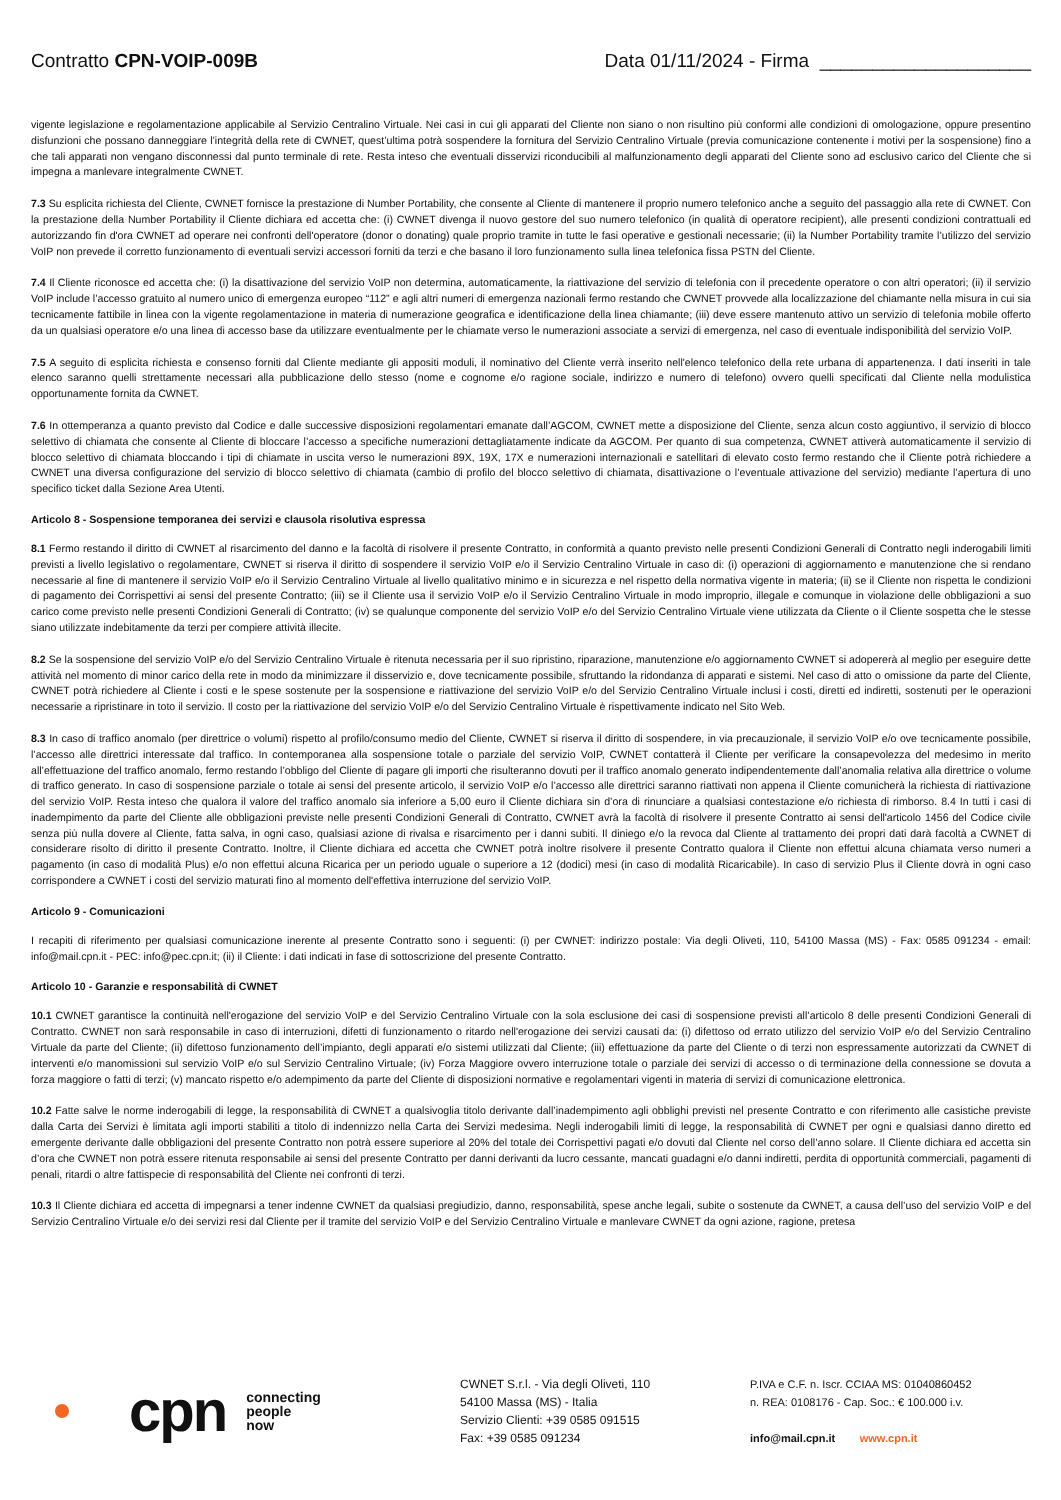Contratto CPN-VOIP-009B Data 01/11/2024 - Firma ____________________
vigente legislazione e regolamentazione applicabile al Servizio Centralino Virtuale. Nei casi in cui gli apparati del Cliente non siano o non risultino più conformi alle condizioni di omologazione, oppure presentino disfunzioni che possano danneggiare l’integrità della rete di CWNET, quest’ultima potrà sospendere la fornitura del Servizio Centralino Virtuale (previa comunicazione contenente i motivi per la sospensione) fino a che tali apparati non vengano disconnessi dal punto terminale di rete. Resta inteso che eventuali disservizi riconducibili al malfunzionamento degli apparati del Cliente sono ad esclusivo carico del Cliente che si impegna a manlevare integralmente CWNET.
7.3 Su esplicita richiesta del Cliente, CWNET fornisce la prestazione di Number Portability, che consente al Cliente di mantenere il proprio numero telefonico anche a seguito del passaggio alla rete di CWNET. Con la prestazione della Number Portability il Cliente dichiara ed accetta che: (i) CWNET divenga il nuovo gestore del suo numero telefonico (in qualità di operatore recipient), alle presenti condizioni contrattuali ed autorizzando fin d'ora CWNET ad operare nei confronti dell'operatore (donor o donating) quale proprio tramite in tutte le fasi operative e gestionali necessarie; (ii) la Number Portability tramite l’utilizzo del servizio VoIP non prevede il corretto funzionamento di eventuali servizi accessori forniti da terzi e che basano il loro funzionamento sulla linea telefonica fissa PSTN del Cliente.
7.4 Il Cliente riconosce ed accetta che: (i) la disattivazione del servizio VoIP non determina, automaticamente, la riattivazione del servizio di telefonia con il precedente operatore o con altri operatori; (ii) il servizio VoIP include l’accesso gratuito al numero unico di emergenza europeo “112” e agli altri numeri di emergenza nazionali fermo restando che CWNET provvede alla localizzazione del chiamante nella misura in cui sia tecnicamente fattibile in linea con la vigente regolamentazione in materia di numerazione geografica e identificazione della linea chiamante; (iii) deve essere mantenuto attivo un servizio di telefonia mobile offerto da un qualsiasi operatore e/o una linea di accesso base da utilizzare eventualmente per le chiamate verso le numerazioni associate a servizi di emergenza, nel caso di eventuale indisponibilità del servizio VoIP.
7.5 A seguito di esplicita richiesta e consenso forniti dal Cliente mediante gli appositi moduli, il nominativo del Cliente verrà inserito nell'elenco telefonico della rete urbana di appartenenza. I dati inseriti in tale elenco saranno quelli strettamente necessari alla pubblicazione dello stesso (nome e cognome e/o ragione sociale, indirizzo e numero di telefono) ovvero quelli specificati dal Cliente nella modulistica opportunamente fornita da CWNET.
7.6 In ottemperanza a quanto previsto dal Codice e dalle successive disposizioni regolamentari emanate dall’AGCOM, CWNET mette a disposizione del Cliente, senza alcun costo aggiuntivo, il servizio di blocco selettivo di chiamata che consente al Cliente di bloccare l’accesso a specifiche numerazioni dettagliatamente indicate da AGCOM. Per quanto di sua competenza, CWNET attiverà automaticamente il servizio di blocco selettivo di chiamata bloccando i tipi di chiamate in uscita verso le numerazioni 89X, 19X, 17X e numerazioni internazionali e satellitari di elevato costo fermo restando che il Cliente potrà richiedere a CWNET una diversa configurazione del servizio di blocco selettivo di chiamata (cambio di profilo del blocco selettivo di chiamata, disattivazione o l’eventuale attivazione del servizio) mediante l’apertura di uno specifico ticket dalla Sezione Area Utenti.
Articolo 8 - Sospensione temporanea dei servizi e clausola risolutiva espressa
8.1 Fermo restando il diritto di CWNET al risarcimento del danno e la facoltà di risolvere il presente Contratto, in conformità a quanto previsto nelle presenti Condizioni Generali di Contratto negli inderogabili limiti previsti a livello legislativo o regolamentare, CWNET si riserva il diritto di sospendere il servizio VoIP e/o il Servizio Centralino Virtuale in caso di: (i) operazioni di aggiornamento e manutenzione che si rendano necessarie al fine di mantenere il servizio VoIP e/o il Servizio Centralino Virtuale al livello qualitativo minimo e in sicurezza e nel rispetto della normativa vigente in materia; (ii) se il Cliente non rispetta le condizioni di pagamento dei Corrispettivi ai sensi del presente Contratto; (iii) se il Cliente usa il servizio VoIP e/o il Servizio Centralino Virtuale in modo improprio, illegale e comunque in violazione delle obbligazioni a suo carico come previsto nelle presenti Condizioni Generali di Contratto; (iv) se qualunque componente del servizio VoIP e/o del Servizio Centralino Virtuale viene utilizzata da Cliente o il Cliente sospetta che le stesse siano utilizzate indebitamente da terzi per compiere attività illecite.
8.2 Se la sospensione del servizio VoIP e/o del Servizio Centralino Virtuale è ritenuta necessaria per il suo ripristino, riparazione, manutenzione e/o aggiornamento CWNET si adopererà al meglio per eseguire dette attività nel momento di minor carico della rete in modo da minimizzare il disservizio e, dove tecnicamente possibile, sfruttando la ridondanza di apparati e sistemi. Nel caso di atto o omissione da parte del Cliente, CWNET potrà richiedere al Cliente i costi e le spese sostenute per la sospensione e riattivazione del servizio VoIP e/o del Servizio Centralino Virtuale inclusi i costi, diretti ed indiretti, sostenuti per le operazioni necessarie a ripristinare in toto il servizio. Il costo per la riattivazione del servizio VoIP e/o del Servizio Centralino Virtuale è rispettivamente indicato nel Sito Web.
8.3 In caso di traffico anomalo (per direttrice o volumi) rispetto al profilo/consumo medio del Cliente, CWNET si riserva il diritto di sospendere, in via precauzionale, il servizio VoIP e/o ove tecnicamente possibile, l’accesso alle direttrici interessate dal traffico. In contemporanea alla sospensione totale o parziale del servizio VoIP, CWNET contatterà il Cliente per verificare la consapevolezza del medesimo in merito all’effettuazione del traffico anomalo, fermo restando l’obbligo del Cliente di pagare gli importi che risulteranno dovuti per il traffico anomalo generato indipendentemente dall’anomalia relativa alla direttrice o volume di traffico generato. In caso di sospensione parziale o totale ai sensi del presente articolo, il servizio VoIP e/o l’accesso alle direttrici saranno riattivati non appena il Cliente comunicherà la richiesta di riattivazione del servizio VoIP. Resta inteso che qualora il valore del traffico anomalo sia inferiore a 5,00 euro il Cliente dichiara sin d’ora di rinunciare a qualsiasi contestazione e/o richiesta di rimborso. 8.4 In tutti i casi di inadempimento da parte del Cliente alle obbligazioni previste nelle presenti Condizioni Generali di Contratto, CWNET avrà la facoltà di risolvere il presente Contratto ai sensi dell'articolo 1456 del Codice civile senza più nulla dovere al Cliente, fatta salva, in ogni caso, qualsiasi azione di rivalsa e risarcimento per i danni subiti. Il diniego e/o la revoca dal Cliente al trattamento dei propri dati darà facoltà a CWNET di considerare risolto di diritto il presente Contratto. Inoltre, il Cliente dichiara ed accetta che CWNET potrà inoltre risolvere il presente Contratto qualora il Cliente non effettui alcuna chiamata verso numeri a pagamento (in caso di modalità Plus) e/o non effettui alcuna Ricarica per un periodo uguale o superiore a 12 (dodici) mesi (in caso di modalità Ricaricabile). In caso di servizio Plus il Cliente dovrà in ogni caso corrispondere a CWNET i costi del servizio maturati fino al momento dell'effettiva interruzione del servizio VoIP.
Articolo 9 - Comunicazioni
I recapiti di riferimento per qualsiasi comunicazione inerente al presente Contratto sono i seguenti: (i) per CWNET: indirizzo postale: Via degli Oliveti, 110, 54100 Massa (MS) - Fax: 0585 091234 - email: info@mail.cpn.it - PEC: info@pec.cpn.it; (ii) il Cliente: i dati indicati in fase di sottoscrizione del presente Contratto.
Articolo 10 - Garanzie e responsabilità di CWNET
10.1 CWNET garantisce la continuità nell'erogazione del servizio VoIP e del Servizio Centralino Virtuale con la sola esclusione dei casi di sospensione previsti all’articolo 8 delle presenti Condizioni Generali di Contratto. CWNET non sarà responsabile in caso di interruzioni, difetti di funzionamento o ritardo nell'erogazione dei servizi causati da: (i) difettoso od errato utilizzo del servizio VoIP e/o del Servizio Centralino Virtuale da parte del Cliente; (ii) difettoso funzionamento dell’impianto, degli apparati e/o sistemi utilizzati dal Cliente; (iii) effettuazione da parte del Cliente o di terzi non espressamente autorizzati da CWNET di interventi e/o manomissioni sul servizio VoIP e/o sul Servizio Centralino Virtuale; (iv) Forza Maggiore ovvero interruzione totale o parziale dei servizi di accesso o di terminazione della connessione se dovuta a forza maggiore o fatti di terzi; (v) mancato rispetto e/o adempimento da parte del Cliente di disposizioni normative e regolamentari vigenti in materia di servizi di comunicazione elettronica.
10.2 Fatte salve le norme inderogabili di legge, la responsabilità di CWNET a qualsivoglia titolo derivante dall’inadempimento agli obblighi previsti nel presente Contratto e con riferimento alle casistiche previste dalla Carta dei Servizi è limitata agli importi stabiliti a titolo di indennizzo nella Carta dei Servizi medesima. Negli inderogabili limiti di legge, la responsabilità di CWNET per ogni e qualsiasi danno diretto ed emergente derivante dalle obbligazioni del presente Contratto non potrà essere superiore al 20% del totale dei Corrispettivi pagati e/o dovuti dal Cliente nel corso dell’anno solare. Il Cliente dichiara ed accetta sin d’ora che CWNET non potrà essere ritenuta responsabile ai sensi del presente Contratto per danni derivanti da lucro cessante, mancati guadagni e/o danni indiretti, perdita di opportunità commerciali, pagamenti di penali, ritardi o altre fattispecie di responsabilità del Cliente nei confronti di terzi.
10.3 Il Cliente dichiara ed accetta di impegnarsi a tener indenne CWNET da qualsiasi pregiudizio, danno, responsabilità, spese anche legali, subite o sostenute da CWNET, a causa dell’uso del servizio VoIP e del Servizio Centralino Virtuale e/o dei servizi resi dal Cliente per il tramite del servizio VoIP e del Servizio Centralino Virtuale e manlevare CWNET da ogni azione, ragione, pretesa
cpn
connecting
people
now
CWNET S.r.l. - Via degli Oliveti, 110
54100 Massa (MS) - Italia
Servizio Clienti: +39 0585 091515
Fax: +39 0585 091234
P.IVA e C.F. n. Iscr. CCIAA MS: 01040860452
n. REA: 0108176 - Cap. Soc.: € 100.000 i.v.
info@mail.cpn.it www.cpn.it